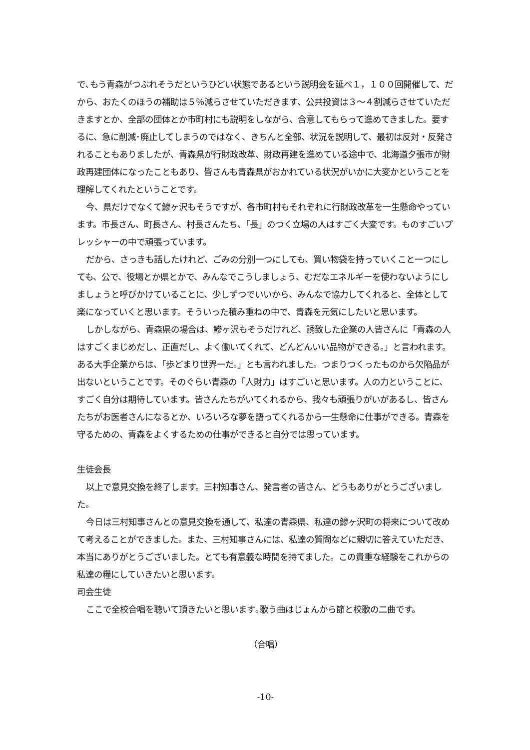で､もう青森がつぶれそうだというひどい状態であるという説明会を延べ１，１００回開催して、だから、おたくのほうの補助は５％減らさせていただきます、公共投資は３～４割減らさせていただきますとか、全部の団体とか市町村にも説明をしながら、合意してもらって進めてきました。要するに、急に削減･廃止してしまうのではなく、きちんと全部、状況を説明して、最初は反対・反発されることもありましたが、青森県が行財政改革、財政再建を進めている途中で、北海道夕張市が財政再建団体になったこともあり、皆さんも青森県がおかれている状況がいかに大変かということを理解してくれたということです。
今、県だけでなくて鰺ヶ沢もそうですが、各市町村もそれぞれに行財政改革を一生懸命やっています。市長さん、町長さん、村長さんたち、「長」のつく立場の人はすごく大変です。ものすごいプレッシャーの中で頑張っています。
だから、さっきも話したけれど、ごみの分別一つにしても、買い物袋を持っていくこと一つにしても、公で、役場とか県とかで、みんなでこうしましょう、むだなエネルギーを使わないようにしましょうと呼びかけていることに、少しずつでいいから、みんなで協力してくれると、全体として楽になっていくと思います。そういった積み重ねの中で、青森を元気にしたいと思います。
しかしながら、青森県の場合は、鰺ヶ沢もそうだけれど、誘致した企業の人皆さんに「青森の人はすごくまじめだし、正直だし、よく働いてくれて、どんどんいい品物ができる。」と言われます。ある大手企業からは、「歩どまり世界一だ。」とも言われました。つまりつくったものから欠陥品が出ないということです。そのぐらい青森の「人財力」はすごいと思います。人の力ということに、すごく自分は期待しています。皆さんたちがいてくれるから、我々も頑張りがいがあるし、皆さんたちがお医者さんになるとか、いろいろな夢を語ってくれるから一生懸命に仕事ができる。青森を守るための、青森をよくするための仕事ができると自分では思っています。
生徒会長
以上で意見交換を終了します。三村知事さん、発言者の皆さん、どうもありがとうございました。
今日は三村知事さんとの意見交換を通して、私達の青森県、私達の鰺ヶ沢町の将来について改めて考えることができました。また、三村知事さんには、私達の質問などに親切に答えていただき、本当にありがとうございました。とても有意義な時間を持てました。この貴重な経験をこれからの私達の糧にしていきたいと思います。
司会生徒
ここで全校合唱を聴いて頂きたいと思います｡歌う曲はじょんから節と校歌の二曲です。
（合唱）
-10-